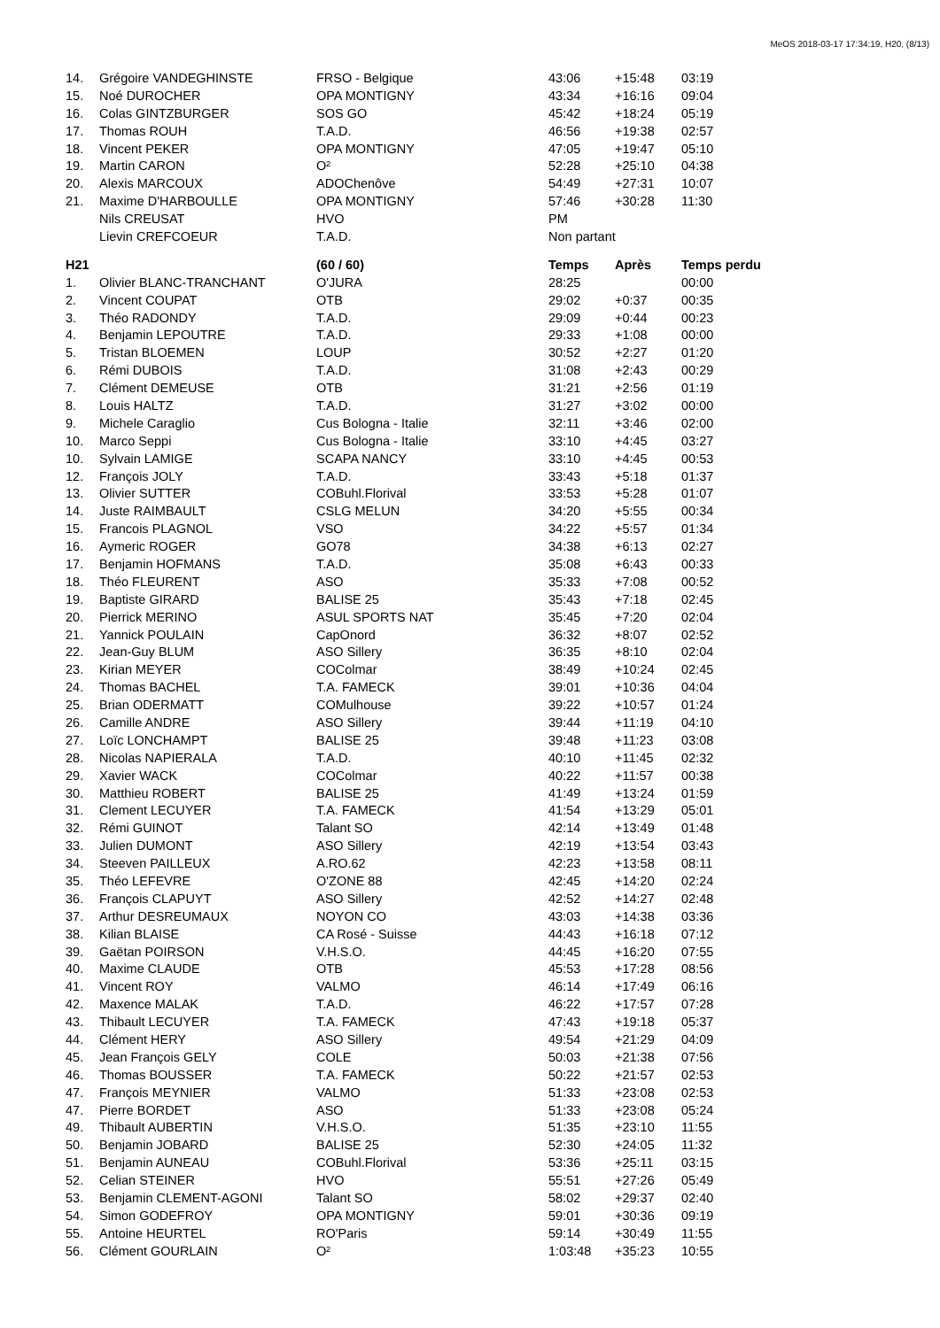MeOS 2018-03-17 17:34:19, H20, (8/13)
| 14. | Grégoire VANDEGHINSTE | FRSO - Belgique | 43:06 | +15:48 | 03:19 |
| 15. | Noé DUROCHER | OPA MONTIGNY | 43:34 | +16:16 | 09:04 |
| 16. | Colas GINTZBURGER | SOS GO | 45:42 | +18:24 | 05:19 |
| 17. | Thomas ROUH | T.A.D. | 46:56 | +19:38 | 02:57 |
| 18. | Vincent PEKER | OPA MONTIGNY | 47:05 | +19:47 | 05:10 |
| 19. | Martin CARON | O² | 52:28 | +25:10 | 04:38 |
| 20. | Alexis MARCOUX | ADOChenôve | 54:49 | +27:31 | 10:07 |
| 21. | Maxime D'HARBOULLE | OPA MONTIGNY | 57:46 | +30:28 | 11:30 |
| | Nils CREUSAT | HVO | PM | | |
| | Lievin CREFCOEUR | T.A.D. | Non partant | | |
| H21 | | (60 / 60) | Temps | Après | Temps perdu |
| 1. | Olivier BLANC-TRANCHANT | O'JURA | 28:25 | | 00:00 |
| 2. | Vincent COUPAT | OTB | 29:02 | +0:37 | 00:35 |
| 3. | Théo RADONDY | T.A.D. | 29:09 | +0:44 | 00:23 |
| 4. | Benjamin LEPOUTRE | T.A.D. | 29:33 | +1:08 | 00:00 |
| 5. | Tristan BLOEMEN | LOUP | 30:52 | +2:27 | 01:20 |
| 6. | Rémi DUBOIS | T.A.D. | 31:08 | +2:43 | 00:29 |
| 7. | Clément DEMEUSE | OTB | 31:21 | +2:56 | 01:19 |
| 8. | Louis HALTZ | T.A.D. | 31:27 | +3:02 | 00:00 |
| 9. | Michele Caraglio | Cus Bologna - Italie | 32:11 | +3:46 | 02:00 |
| 10. | Marco Seppi | Cus Bologna - Italie | 33:10 | +4:45 | 03:27 |
| 10. | Sylvain LAMIGE | SCAPA NANCY | 33:10 | +4:45 | 00:53 |
| 12. | François JOLY | T.A.D. | 33:43 | +5:18 | 01:37 |
| 13. | Olivier SUTTER | COBuhl.Florival | 33:53 | +5:28 | 01:07 |
| 14. | Juste RAIMBAULT | CSLG MELUN | 34:20 | +5:55 | 00:34 |
| 15. | Francois PLAGNOL | VSO | 34:22 | +5:57 | 01:34 |
| 16. | Aymeric ROGER | GO78 | 34:38 | +6:13 | 02:27 |
| 17. | Benjamin HOFMANS | T.A.D. | 35:08 | +6:43 | 00:33 |
| 18. | Théo FLEURENT | ASO | 35:33 | +7:08 | 00:52 |
| 19. | Baptiste GIRARD | BALISE 25 | 35:43 | +7:18 | 02:45 |
| 20. | Pierrick MERINO | ASUL SPORTS NAT | 35:45 | +7:20 | 02:04 |
| 21. | Yannick POULAIN | CapOnord | 36:32 | +8:07 | 02:52 |
| 22. | Jean-Guy BLUM | ASO Sillery | 36:35 | +8:10 | 02:04 |
| 23. | Kirian MEYER | COColmar | 38:49 | +10:24 | 02:45 |
| 24. | Thomas BACHEL | T.A. FAMECK | 39:01 | +10:36 | 04:04 |
| 25. | Brian ODERMATT | COMulhouse | 39:22 | +10:57 | 01:24 |
| 26. | Camille ANDRE | ASO Sillery | 39:44 | +11:19 | 04:10 |
| 27. | Loïc LONCHAMPT | BALISE 25 | 39:48 | +11:23 | 03:08 |
| 28. | Nicolas NAPIERALA | T.A.D. | 40:10 | +11:45 | 02:32 |
| 29. | Xavier WACK | COColmar | 40:22 | +11:57 | 00:38 |
| 30. | Matthieu ROBERT | BALISE 25 | 41:49 | +13:24 | 01:59 |
| 31. | Clement LECUYER | T.A. FAMECK | 41:54 | +13:29 | 05:01 |
| 32. | Rémi GUINOT | Talant SO | 42:14 | +13:49 | 01:48 |
| 33. | Julien DUMONT | ASO Sillery | 42:19 | +13:54 | 03:43 |
| 34. | Steeven PAILLEUX | A.RO.62 | 42:23 | +13:58 | 08:11 |
| 35. | Théo LEFEVRE | O'ZONE 88 | 42:45 | +14:20 | 02:24 |
| 36. | François CLAPUYT | ASO Sillery | 42:52 | +14:27 | 02:48 |
| 37. | Arthur DESREUMAUX | NOYON CO | 43:03 | +14:38 | 03:36 |
| 38. | Kilian BLAISE | CA Rosé - Suisse | 44:43 | +16:18 | 07:12 |
| 39. | Gaëtan POIRSON | V.H.S.O. | 44:45 | +16:20 | 07:55 |
| 40. | Maxime CLAUDE | OTB | 45:53 | +17:28 | 08:56 |
| 41. | Vincent ROY | VALMO | 46:14 | +17:49 | 06:16 |
| 42. | Maxence MALAK | T.A.D. | 46:22 | +17:57 | 07:28 |
| 43. | Thibault LECUYER | T.A. FAMECK | 47:43 | +19:18 | 05:37 |
| 44. | Clément HERY | ASO Sillery | 49:54 | +21:29 | 04:09 |
| 45. | Jean François GELY | COLE | 50:03 | +21:38 | 07:56 |
| 46. | Thomas BOUSSER | T.A. FAMECK | 50:22 | +21:57 | 02:53 |
| 47. | François MEYNIER | VALMO | 51:33 | +23:08 | 02:53 |
| 47. | Pierre BORDET | ASO | 51:33 | +23:08 | 05:24 |
| 49. | Thibault AUBERTIN | V.H.S.O. | 51:35 | +23:10 | 11:55 |
| 50. | Benjamin JOBARD | BALISE 25 | 52:30 | +24:05 | 11:32 |
| 51. | Benjamin AUNEAU | COBuhl.Florival | 53:36 | +25:11 | 03:15 |
| 52. | Celian STEINER | HVO | 55:51 | +27:26 | 05:49 |
| 53. | Benjamin CLEMENT-AGONI | Talant SO | 58:02 | +29:37 | 02:40 |
| 54. | Simon GODEFROY | OPA MONTIGNY | 59:01 | +30:36 | 09:19 |
| 55. | Antoine HEURTEL | RO'Paris | 59:14 | +30:49 | 11:55 |
| 56. | Clément GOURLAIN | O² | 1:03:48 | +35:23 | 10:55 |